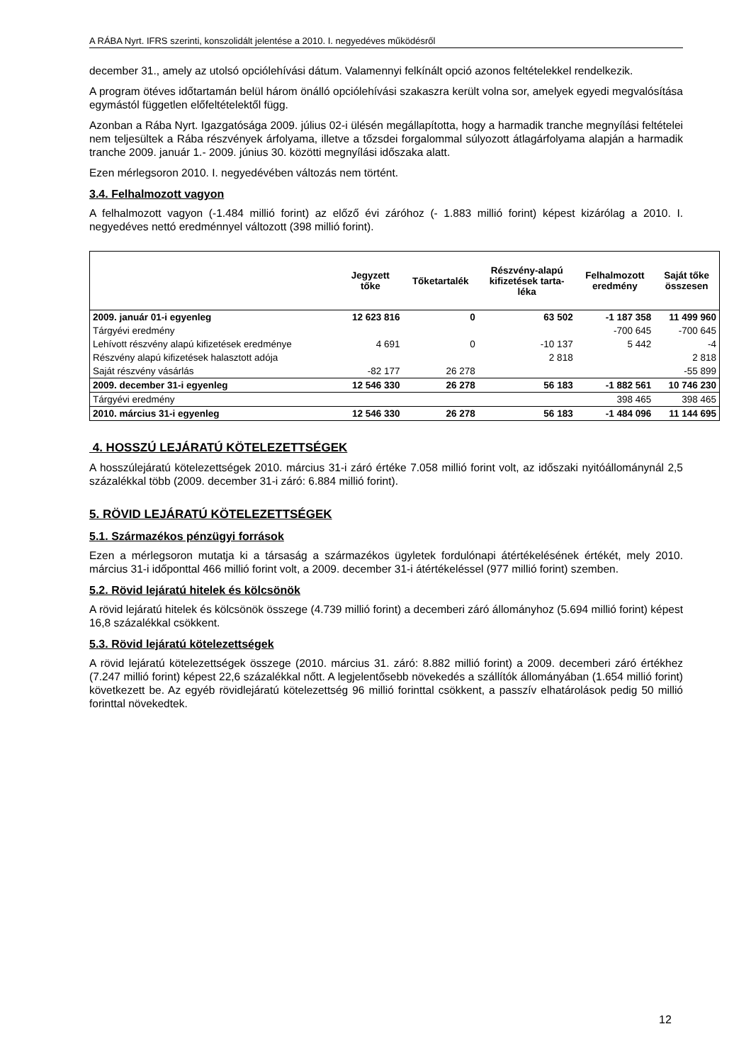A RÁBA Nyrt. IFRS szerinti, konszolidált jelentése a 2010. I. negyedéves működésről
december 31., amely az utolsó opciólehívási dátum. Valamennyi felkínált opció azonos feltételekkel rendelkezik.
A program ötéves időtartamán belül három önálló opciólehívási szakaszra került volna sor, amelyek egyedi megvalósítása egymástól független előfeltételektől függ.
Azonban a Rába Nyrt. Igazgatósága 2009. július 02-i ülésén megállapította, hogy a harmadik tranche megnyílási feltételei nem teljesültek a Rába részvények árfolyama, illetve a tőzsdei forgalommal súlyozott átlagárfolyama alapján a harmadik tranche 2009. január 1.- 2009. június 30. közötti megnyílási időszaka alatt.
Ezen mérlegsoron 2010. I. negyedévében változás nem történt.
3.4. Felhalmozott vagyon
A felhalmozott vagyon (-1.484 millió forint) az előző évi záróhoz (- 1.883 millió forint) képest kizárólag a 2010. I. negyedéves nettó eredménnyel változott (398 millió forint).
| | Jegyzett tőke | Tőketartalék | Részvény-alapú kifizetések tarta- léka | Felhalmozott eredmény | Saját tőke összesen |
| --- | --- | --- | --- | --- | --- |
| 2009. január 01-i egyenleg | 12 623 816 | 0 | 63 502 | -1 187 358 | 11 499 960 |
| Tárgyévi eredmény | | | | -700 645 | -700 645 |
| Lehívott részvény alapú kifizetések eredménye | 4 691 | 0 | -10 137 | 5 442 | -4 |
| Részvény alapú kifizetések halasztott adója | | | 2 818 | | 2 818 |
| Saját részvény vásárlás | -82 177 | 26 278 | | | -55 899 |
| 2009. december 31-i egyenleg | 12 546 330 | 26 278 | 56 183 | -1 882 561 | 10 746 230 |
| Tárgyévi eredmény | | | | 398 465 | 398 465 |
| 2010. március 31-i egyenleg | 12 546 330 | 26 278 | 56 183 | -1 484 096 | 11 144 695 |
4. HOSSZÚ LEJÁRATÚ KÖTELEZETTSÉGEK
A hosszúlejáratú kötelezettségek 2010. március 31-i záró értéke 7.058 millió forint volt, az időszaki nyitóállománynál 2,5 százalékkal több (2009. december 31-i záró: 6.884 millió forint).
5. RÖVID LEJÁRATÚ KÖTELEZETTSÉGEK
5.1. Származékos pénzügyi források
Ezen a mérlegsoron mutatja ki a társaság a származékos ügyletek fordulónapi átértékelésének értékét, mely 2010. március 31-i időponttal 466 millió forint volt, a 2009. december 31-i átértékeléssel (977 millió forint) szemben.
5.2. Rövid lejáratú hitelek és kölcsönök
A rövid lejáratú hitelek és kölcsönök összege (4.739 millió forint) a decemberi záró állományhoz (5.694 millió forint) képest 16,8 százalékkal csökkent.
5.3. Rövid lejáratú kötelezettségek
A rövid lejáratú kötelezettségek összege (2010. március 31. záró: 8.882 millió forint) a 2009. decemberi záró értékhez (7.247 millió forint) képest 22,6 százalékkal nőtt. A legjelentősebb növekedés a szállítók állományában (1.654 millió forint) következett be. Az egyéb rövidlejáratú kötelezettség 96 millió forinttal csökkent, a passzív elhatárolások pedig 50 millió forinttal növekedtek.
12